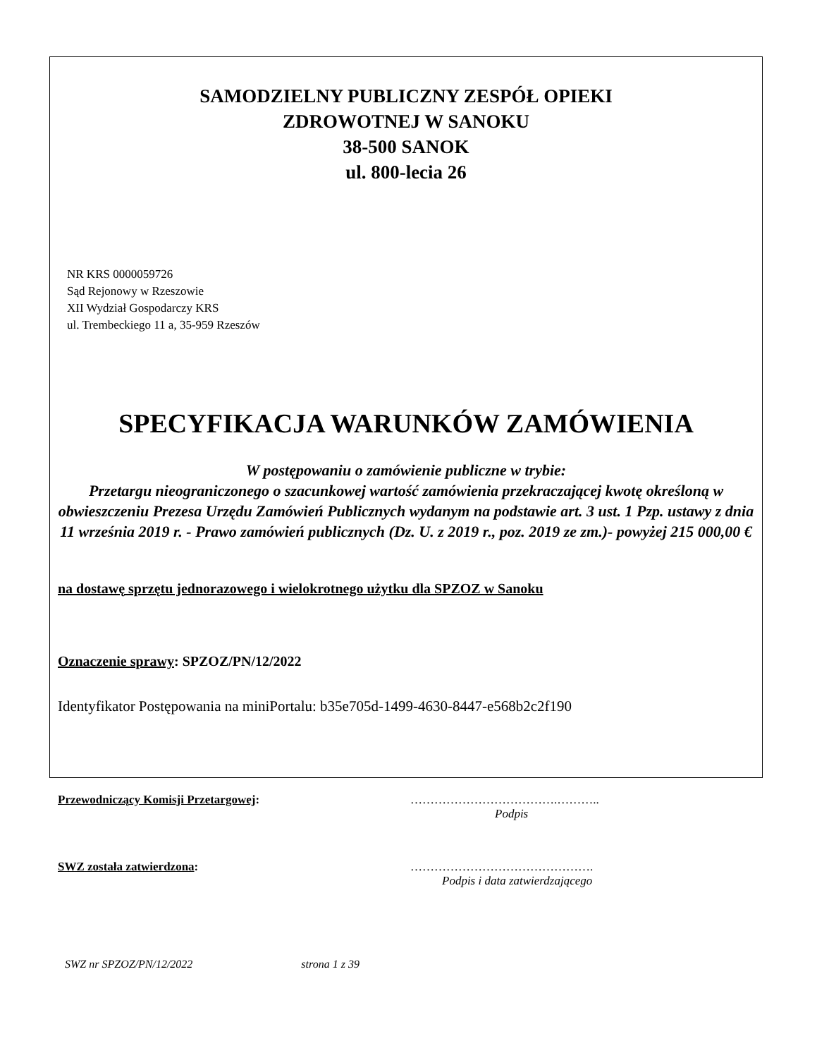SAMODZIELNY PUBLICZNY ZESPÓŁ OPIEKI
ZDROWOTNEJ W SANOKU
38-500 SANOK
ul. 800-lecia 26
NR KRS 0000059726
Sąd Rejonowy w Rzeszowie
XII Wydział Gospodarczy KRS
ul. Trembeckiego 11 a, 35-959 Rzeszów
SPECYFIKACJA WARUNKÓW ZAMÓWIENIA
W postępowaniu o zamówienie publiczne w trybie:
Przetargu nieograniczonego o szacunkowej wartość zamówienia przekraczającej kwotę określoną w obwieszczeniu Prezesa Urzędu Zamówień Publicznych wydanym na podstawie art. 3 ust. 1 Pzp. ustawy z dnia 11 września 2019 r. - Prawo zamówień publicznych (Dz. U. z 2019 r., poz. 2019 ze zm.)- powyżej 215 000,00 €
na dostawę sprzętu jednorazowego i wielokrotnego użytku dla SPZOZ w Sanoku
Oznaczenie sprawy: SPZOZ/PN/12/2022
Identyfikator Postępowania na miniPortalu: b35e705d-1499-4630-8447-e568b2c2f190
Przewodniczący Komisji Przetargowej: ……………………………….………..
Podpis
SWZ została zatwierdzona: ……………………………………….
Podpis i data zatwierdzającego
SWZ nr SPZOZ/PN/12/2022 strona 1 z 39